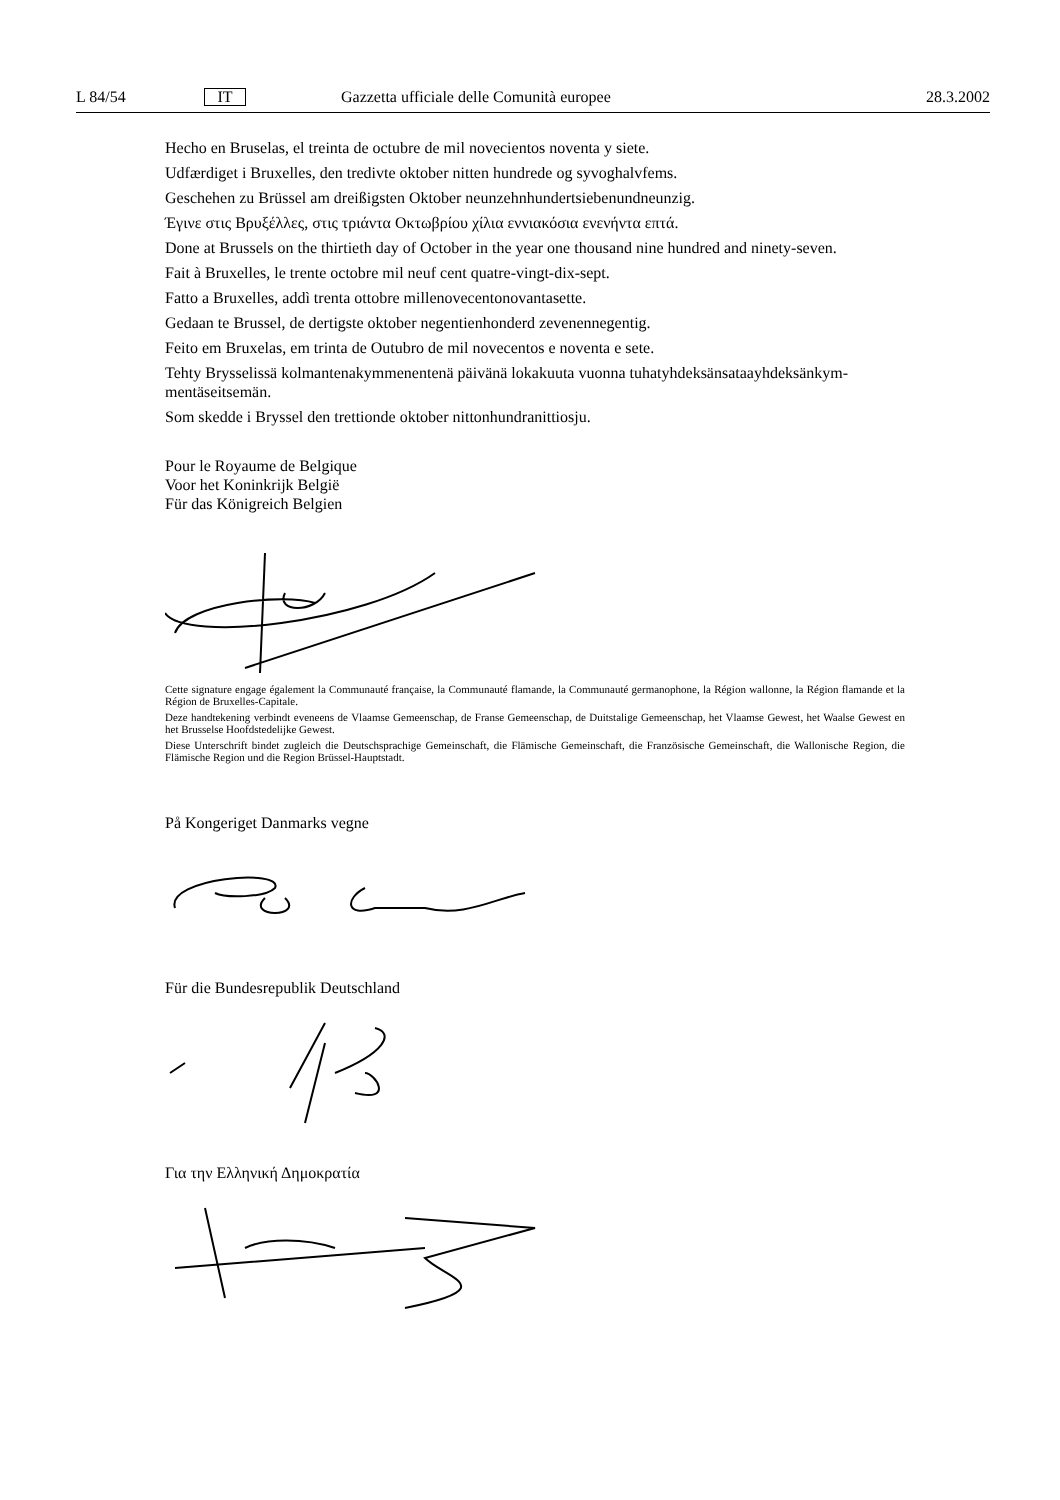L 84/54 IT Gazzetta ufficiale delle Comunità europee 28.3.2002
Hecho en Bruselas, el treinta de octubre de mil novecientos noventa y siete.
Udfærdiget i Bruxelles, den tredivte oktober nitten hundrede og syvoghalvfems.
Geschehen zu Brüssel am dreißigsten Oktober neunzehnhundertsiebenundneunzig.
Έγινε στις Βρυξέλλες, στις τριάντα Οκτωβρίου χίλια εννιακόσια ενενήντα επτά.
Done at Brussels on the thirtieth day of October in the year one thousand nine hundred and ninety-seven.
Fait à Bruxelles, le trente octobre mil neuf cent quatre-vingt-dix-sept.
Fatto a Bruxelles, addì trenta ottobre millenovecentonovantasette.
Gedaan te Brussel, de dertigste oktober negentienhonderd zevenennegentig.
Feito em Bruxelas, em trinta de Outubro de mil novecentos e noventa e sete.
Tehty Brysselissä kolmantenakymmenentenä päivänä lokakuuta vuonna tuhatyhdeksänsataayhdeksänkym-mentäseitsemän.
Som skedde i Bryssel den trettionde oktober nittonhundranittiosju.
Pour le Royaume de Belgique
Voor het Koninkrijk België
Für das Königreich Belgien
Cette signature engage également la Communauté française, la Communauté flamande, la Communauté germanophone, la Région wallonne, la Région flamande et la Région de Bruxelles-Capitale.
Deze handtekening verbindt eveneens de Vlaamse Gemeenschap, de Franse Gemeenschap, de Duitstalige Gemeenschap, het Vlaamse Gewest, het Waalse Gewest en het Brusselse Hoofdstedelijke Gewest.
Diese Unterschrift bindet zugleich die Deutschsprachige Gemeinschaft, die Flämische Gemeinschaft, die Französische Gemeinschaft, die Wallonische Region, die Flämische Region und die Region Brüssel-Hauptstadt.
På Kongeriget Danmarks vegne
Für die Bundesrepublik Deutschland
Για την Ελληνική Δημοκρατία